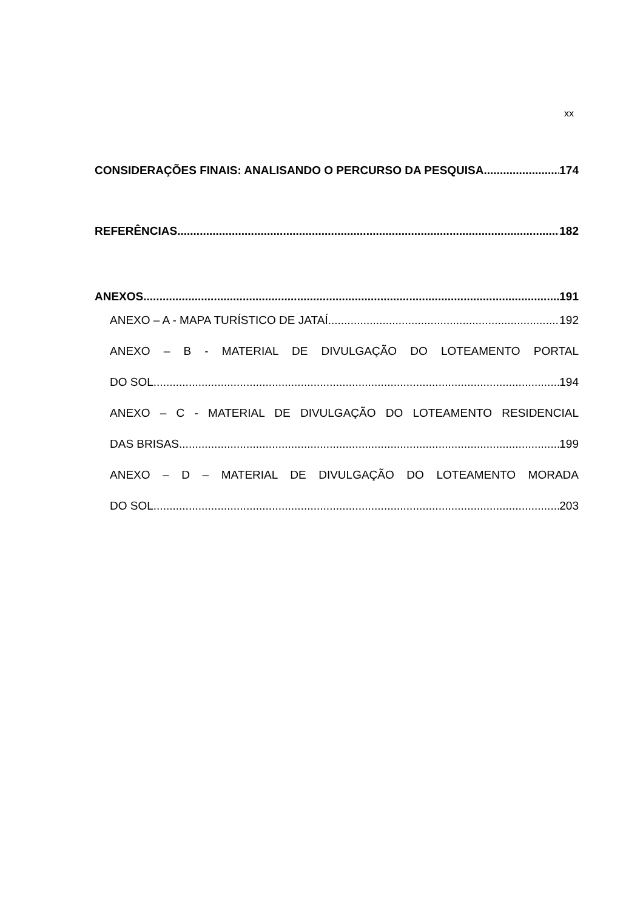xx
CONSIDERAÇÕES FINAIS: ANALISANDO O PERCURSO DA PESQUISA 174
REFERÊNCIAS 182
ANEXOS 191
ANEXO – A - MAPA TURÍSTICO DE JATAÍ 192
ANEXO – B - MATERIAL DE DIVULGAÇÃO DO LOTEAMENTO PORTAL
DO SOL 194
ANEXO – C - MATERIAL DE DIVULGAÇÃO DO LOTEAMENTO RESIDENCIAL
DAS BRISAS 199
ANEXO – D – MATERIAL DE DIVULGAÇÃO DO LOTEAMENTO MORADA
DO SOL 203